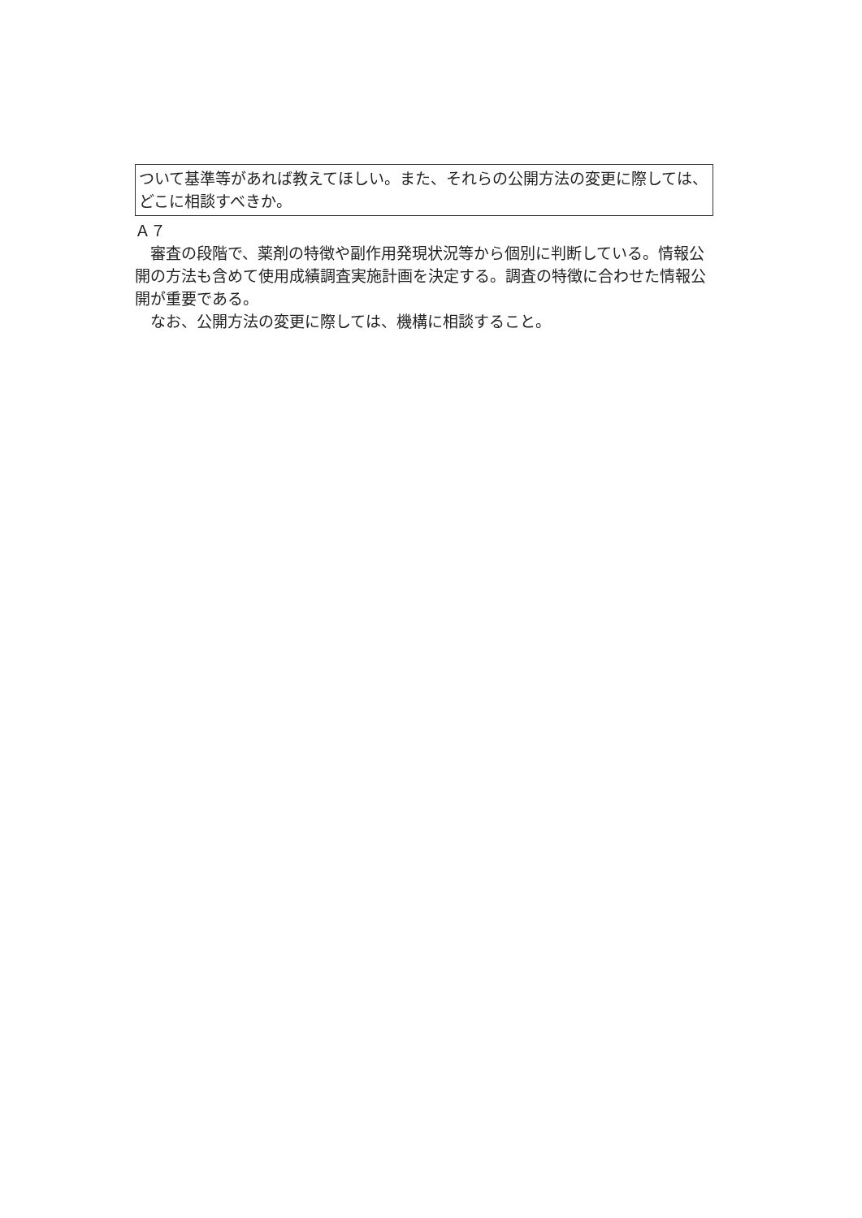ついて基準等があれば教えてほしい。また、それらの公開方法の変更に際しては、どこに相談すべきか。
Ａ７
審査の段階で、薬剤の特徴や副作用発現状況等から個別に判断している。情報公開の方法も含めて使用成績調査実施計画を決定する。調査の特徴に合わせた情報公開が重要である。
なお、公開方法の変更に際しては、機構に相談すること。